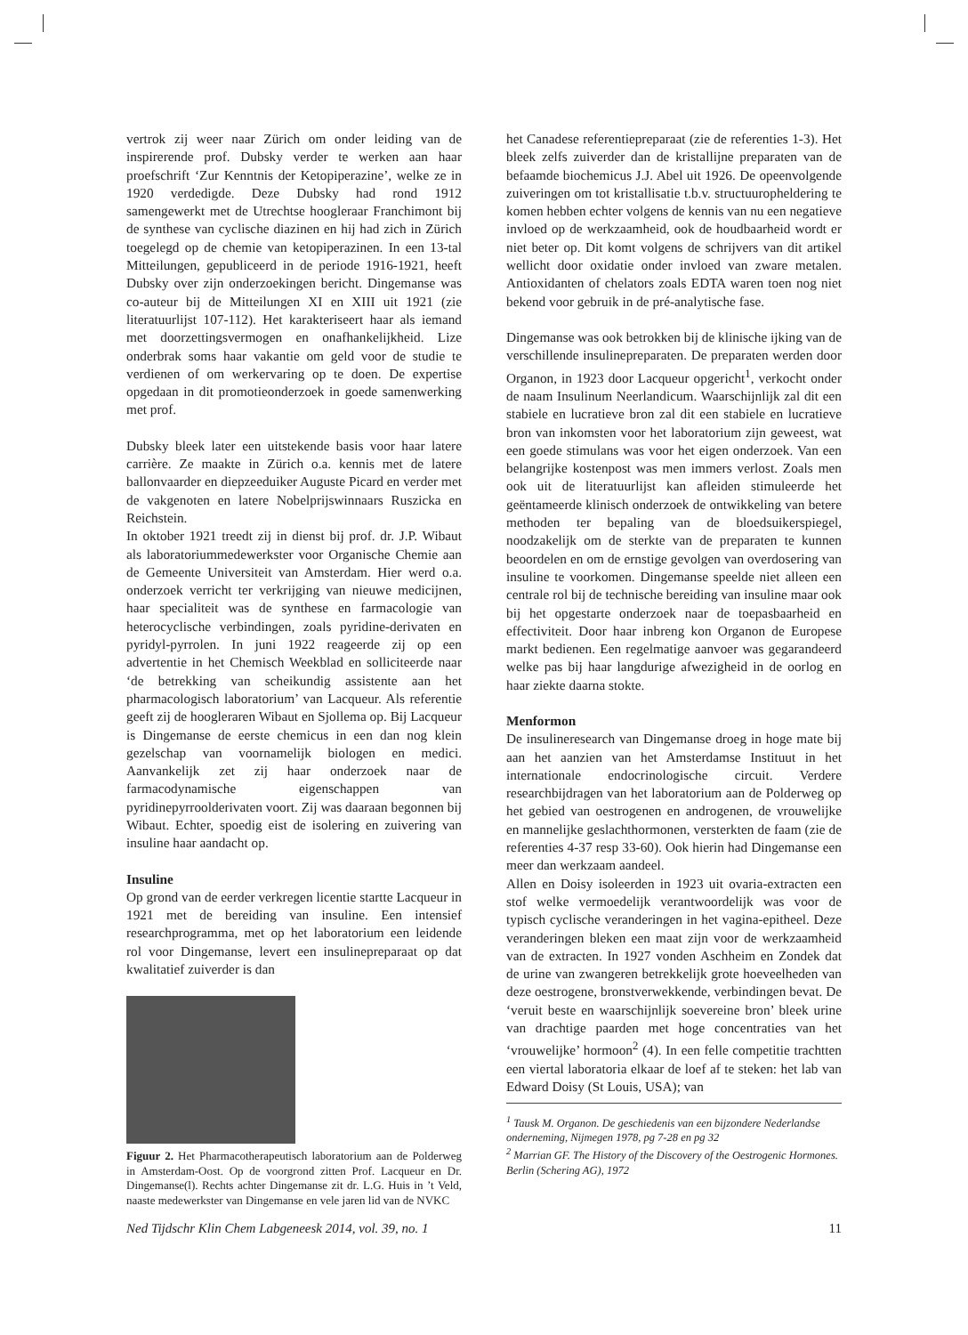vertrok zij weer naar Zürich om onder leiding van de inspirerende prof. Dubsky verder te werken aan haar proefschrift ‘Zur Kenntnis der Ketopiperazine’, welke ze in 1920 verdedigde. Deze Dubsky had rond 1912 samengewerkt met de Utrechtse hoogleraar Franchimont bij de synthese van cyclische diazinen en hij had zich in Zürich toegelegd op de chemie van ketopiperazinen. In een 13-tal Mitteilungen, gepubliceerd in de periode 1916-1921, heeft Dubsky over zijn onderzoekingen bericht. Dingemanse was co-auteur bij de Mitteilungen XI en XIII uit 1921 (zie literatuurlijst 107-112). Het karakteriseert haar als iemand met doorzettingsvermogen en onafhankelijkheid. Lize onderbrak soms haar vakantie om geld voor de studie te verdienen of om werkervaring op te doen. De expertise opgedaan in dit promotieonderzoek in goede samenwerking met prof.
Dubsky bleek later een uitstekende basis voor haar latere carrière. Ze maakte in Zürich o.a. kennis met de latere ballonvaarder en diepzeeduiker Auguste Picard en verder met de vakgenoten en latere Nobelprijswinnaars Ruszicka en Reichstein.
In oktober 1921 treedt zij in dienst bij prof. dr. J.P. Wibaut als laboratoriummedewerkster voor Organische Chemie aan de Gemeente Universiteit van Amsterdam. Hier werd o.a. onderzoek verricht ter verkrijging van nieuwe medicijnen, haar specialiteit was de synthese en farmacologie van heterocyclische verbindingen, zoals pyridine-derivaten en pyridyl-pyrrolen. In juni 1922 reageerde zij op een advertentie in het Chemisch Weekblad en solliciteerde naar ‘de betrekking van scheikundig assistente aan het pharmacologisch laboratorium’ van Lacqueur. Als referentie geeft zij de hoogleraren Wibaut en Sjollema op. Bij Lacqueur is Dingemanse de eerste chemicus in een dan nog klein gezelschap van voornamelijk biologen en medici. Aanvankelijk zet zij haar onderzoek naar de farmacodynamische eigenschappen van pyridinepyrroolderivaten voort. Zij was daaraan begonnen bij Wibaut. Echter, spoedig eist de isolering en zuivering van insuline haar aandacht op.
Insuline
Op grond van de eerder verkregen licentie startte Lacqueur in 1921 met de bereiding van insuline. Een intensief researchprogramma, met op het laboratorium een leidende rol voor Dingemanse, levert een insulinepreparaat op dat kwalitatief zuiverder is dan
Figuur 2. Het Pharmacotherapeutisch laboratorium aan de Polderweg in Amsterdam-Oost. Op de voorgrond zitten Prof. Lacqueur en Dr. Dingemanse(l). Rechts achter Dingemanse zit dr. L.G. Huis in ’t Veld, naaste medewerkster van Dingemanse en vele jaren lid van de NVKC
het Canadese referentiepreparaat (zie de referenties 1-3). Het bleek zelfs zuiverder dan de kristallijne preparaten van de befaamde biochemicus J.J. Abel uit 1926. De opeenvolgende zuiveringen om tot kristallisatie t.b.v. structuuropheldering te komen hebben echter volgens de kennis van nu een negatieve invloed op de werkzaamheid, ook de houdbaarheid wordt er niet beter op. Dit komt volgens de schrijvers van dit artikel wellicht door oxidatie onder invloed van zware metalen. Antioxidanten of chelators zoals EDTA waren toen nog niet bekend voor gebruik in de pré-analytische fase.
Dingemanse was ook betrokken bij de klinische ijking van de verschillende insulinepreparaten. De preparaten werden door Organon, in 1923 door Lacqueur opgericht<sup>1</sup>, verkocht onder de naam Insulinum Neerlandicum. Waarschijnlijk zal dit een stabiele en lucratieve bron zal dit een stabiele en lucratieve bron van inkomsten voor het laboratorium zijn geweest, wat een goede stimulans was voor het eigen onderzoek. Van een belangrijke kostenpost was men immers verlost. Zoals men ook uit de literatuurlijst kan afleiden stimuleerde het geëntameerde klinisch onderzoek de ontwikkeling van betere methoden ter bepaling van de bloedsuikerspiegel, noodzakelijk om de sterkte van de preparaten te kunnen beoordelen en om de ernstige gevolgen van overdosering van insuline te voorkomen. Dingemanse speelde niet alleen een centrale rol bij de technische bereiding van insuline maar ook bij het opgestarte onderzoek naar de toepasbaarheid en effectiviteit. Door haar inbreng kon Organon de Europese markt bedienen. Een regelmatige aanvoer was gegarandeerd welke pas bij haar langdurige afwezigheid in de oorlog en haar ziekte daarna stokte.
Menformon
De insulineresearch van Dingemanse droeg in hoge mate bij aan het aanzien van het Amsterdamse Instituut in het internationale endocrinologische circuit. Verdere researchbijdragen van het laboratorium aan de Polderweg op het gebied van oestrogenen en androgenen, de vrouwelijke en mannelijke geslachthormonen, versterkten de faam (zie de referenties 4-37 resp 33-60). Ook hierin had Dingemanse een meer dan werkzaam aandeel.
Allen en Doisy isoleerden in 1923 uit ovaria-extracten een stof welke vermoedelijk verantwoordelijk was voor de typisch cyclische veranderingen in het vagina-epitheel. Deze veranderingen bleken een maat zijn voor de werkzaamheid van de extracten. In 1927 vonden Aschheim en Zondek dat de urine van zwangeren betrekkelijk grote hoeveelheden van deze oestrogene, bronstverwekkende, verbindingen bevat. De ‘veruit beste en waarschijnlijk soevereine bron’ bleek urine van drachtige paarden met hoge concentraties van het ‘vrouwelijke’ hormoon<sup>2</sup> (4). In een felle competitie trachtten een viertal laboratoria elkaar de loef af te steken: het lab van Edward Doisy (St Louis, USA); van
<sup>1</sup> Tausk M. Organon. De geschiedenis van een bijzondere Nederlandse onderneming, Nijmegen 1978, pg 7-28 en pg 32
<sup>2</sup> Marrian GF. The History of the Discovery of the Oestrogenic Hormones. Berlin (Schering AG), 1972
Ned Tijdschr Klin Chem Labgeneesk 2014, vol. 39, no. 1 11